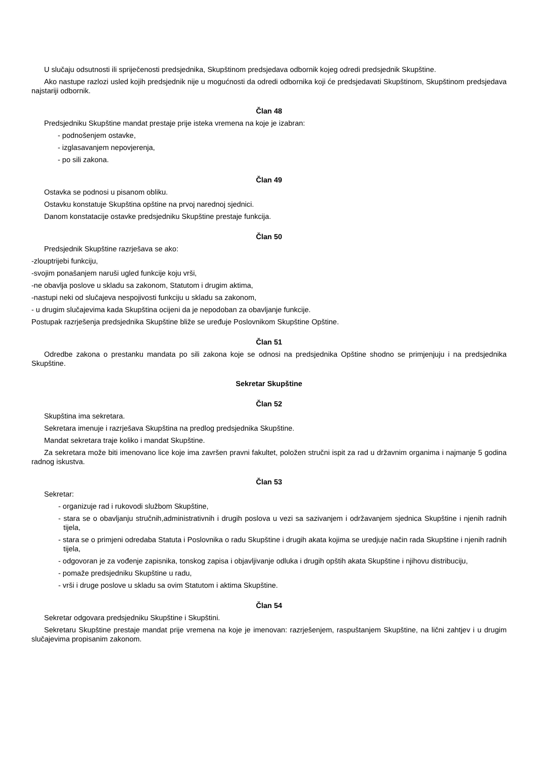U slučaju odsutnosti ili spriječenosti predsjednika, Skupštinom predsjedava odbornik kojeg odredi predsjednik Skupštine.
Ako nastupe razlozi usled kojih predsjednik nije u mogućnosti da odredi odbornika koji će predsjedavati Skupštinom, Skupštinom predsjedava najstariji odbornik.
Član 48
Predsjedniku Skupštine mandat prestaje prije isteka vremena na koje je izabran:
- podnošenjem ostavke,
- izglasavanjem nepovjerenja,
- po sili zakona.
Član 49
Ostavka se podnosi u pisanom obliku.
Ostavku konstatuje Skupština opštine na prvoj narednoj sjednici.
Danom konstatacije ostavke predsjedniku Skupštine prestaje funkcija.
Član 50
Predsjednik Skupštine razrješava se ako:
-zlouptrijebi funkciju,
-svojim ponašanjem naruši ugled funkcije koju vrši,
-ne obavlja poslove u skladu sa zakonom, Statutom i drugim aktima,
-nastupi neki od slučajeva nespojivosti funkciju u skladu sa zakonom,
- u drugim slučajevima kada Skupština ocijeni da je nepodoban za obavljanje funkcije.
Postupak razrješenja predsjednika Skupštine bliže se uređuje Poslovnikom Skupštine Opštine.
Član 51
Odredbe zakona o prestanku mandata po sili zakona koje se odnosi na predsjednika Opštine shodno se primjenjuju i na predsjednika Skupštine.
Sekretar Skupštine
Član 52
Skupština ima sekretara.
Sekretara imenuje i razrješava Skupština na predlog predsjednika Skupštine.
Mandat sekretara traje koliko i mandat Skupštine.
Za sekretara može biti imenovano lice koje ima završen pravni fakultet, položen stručni ispit za rad u državnim organima i najmanje 5 godina radnog iskustva.
Član 53
Sekretar:
- organizuje rad i rukovodi službom Skupštine,
- stara se o obavljanju stručnih,administrativnih i drugih poslova u vezi sa sazivanjem i održavanjem sjednica Skupštine i njenih radnih tijela,
- stara se o primjeni odredaba Statuta i Poslovnika o radu Skupštine i drugih akata kojima se uredjuje način rada Skupštine i njenih radnih tijela,
- odgovoran je za vođenje zapisnika, tonskog zapisa i objavljivanje odluka i drugih opštih akata Skupštine i njihovu distribuciju,
- pomaže predsjedniku Skupštine u radu,
- vrši i druge poslove u skladu sa ovim Statutom i aktima Skupštine.
Član 54
Sekretar odgovara predsjedniku Skupštine i Skupštini.
Sekretaru Skupštine prestaje mandat prije vremena na koje je imenovan: razrješenjem, raspuštanjem Skupštine, na lični zahtjev i u drugim slučajevima propisanim zakonom.